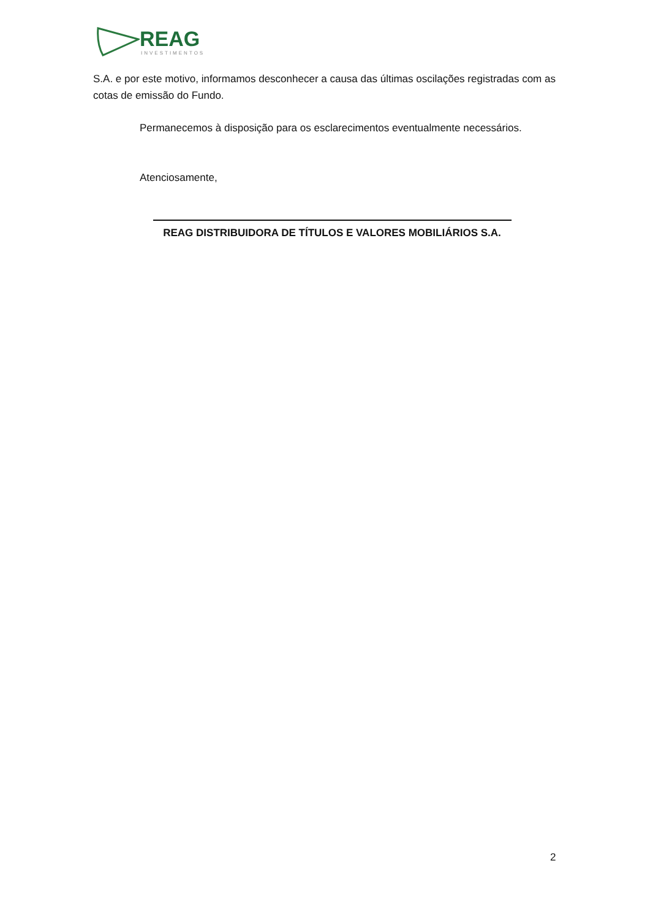REAG
INVESTIMENTOS
S.A. e por este motivo, informamos desconhecer a causa das últimas oscilações registradas com as cotas de emissão do Fundo.
Permanecemos à disposição para os esclarecimentos eventualmente necessários.
Atenciosamente,
REAG DISTRIBUIDORA DE TÍTULOS E VALORES MOBILIÁRIOS S.A.
2